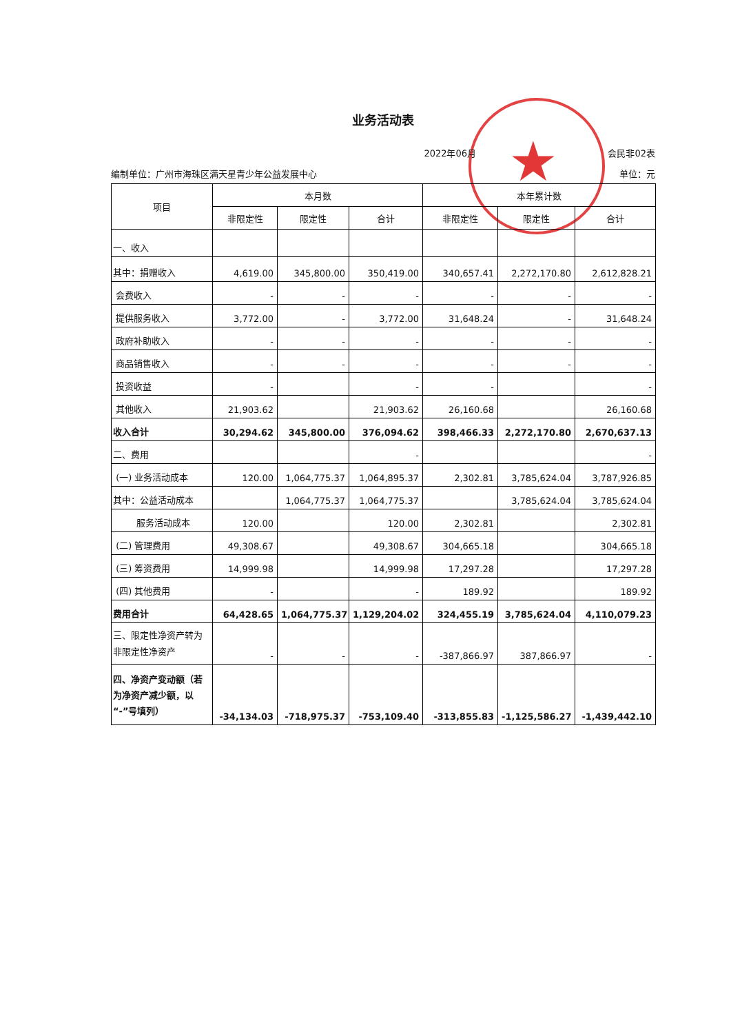★
业务活动表
2022年06月 会民非02表
编制单位：广州市海珠区满天星青少年公益发展中心 单位：元
| 项目 | 本月数 | | | 本年累计数 | | |
| --- | --- | --- | --- | --- | --- | --- |
| | 非限定性 | 限定性 | 合计 | 非限定性 | 限定性 | 合计 |
| 一、收入 | | | | | | |
| 其中：捐赠收入 | 4,619.00 | 345,800.00 | 350,419.00 | 340,657.41 | 2,272,170.80 | 2,612,828.21 |
| 会费收入 | - | - | - | - | - | - |
| 提供服务收入 | 3,772.00 | - | 3,772.00 | 31,648.24 | - | 31,648.24 |
| 政府补助收入 | - | - | - | - | - | - |
| 商品销售收入 | - | - | - | - | - | - |
| 投资收益 | - | | - | - | | - |
| 其他收入 | 21,903.62 | | 21,903.62 | 26,160.68 | | 26,160.68 |
| 收入合计 | 30,294.62 | 345,800.00 | 376,094.62 | 398,466.33 | 2,272,170.80 | 2,670,637.13 |
| 二、费用 | | | - | | | - |
| (一) 业务活动成本 | 120.00 | 1,064,775.37 | 1,064,895.37 | 2,302.81 | 3,785,624.04 | 3,787,926.85 |
| 其中：公益活动成本 | | 1,064,775.37 | 1,064,775.37 | | 3,785,624.04 | 3,785,624.04 |
| 服务活动成本 | 120.00 | | 120.00 | 2,302.81 | | 2,302.81 |
| (二) 管理费用 | 49,308.67 | | 49,308.67 | 304,665.18 | | 304,665.18 |
| (三) 筹资费用 | 14,999.98 | | 14,999.98 | 17,297.28 | | 17,297.28 |
| (四) 其他费用 | - | | - | 189.92 | | 189.92 |
| 费用合计 | 64,428.65 | 1,064,775.37 | 1,129,204.02 | 324,455.19 | 3,785,624.04 | 4,110,079.23 |
| 三、限定性净资产转为非限定性净资产 | - | - | - | -387,866.97 | 387,866.97 | - |
| 四、净资产变动额（若为净资产减少额，以“-”号填列） | -34,134.03 | -718,975.37 | -753,109.40 | -313,855.83 | -1,125,586.27 | -1,439,442.10 |